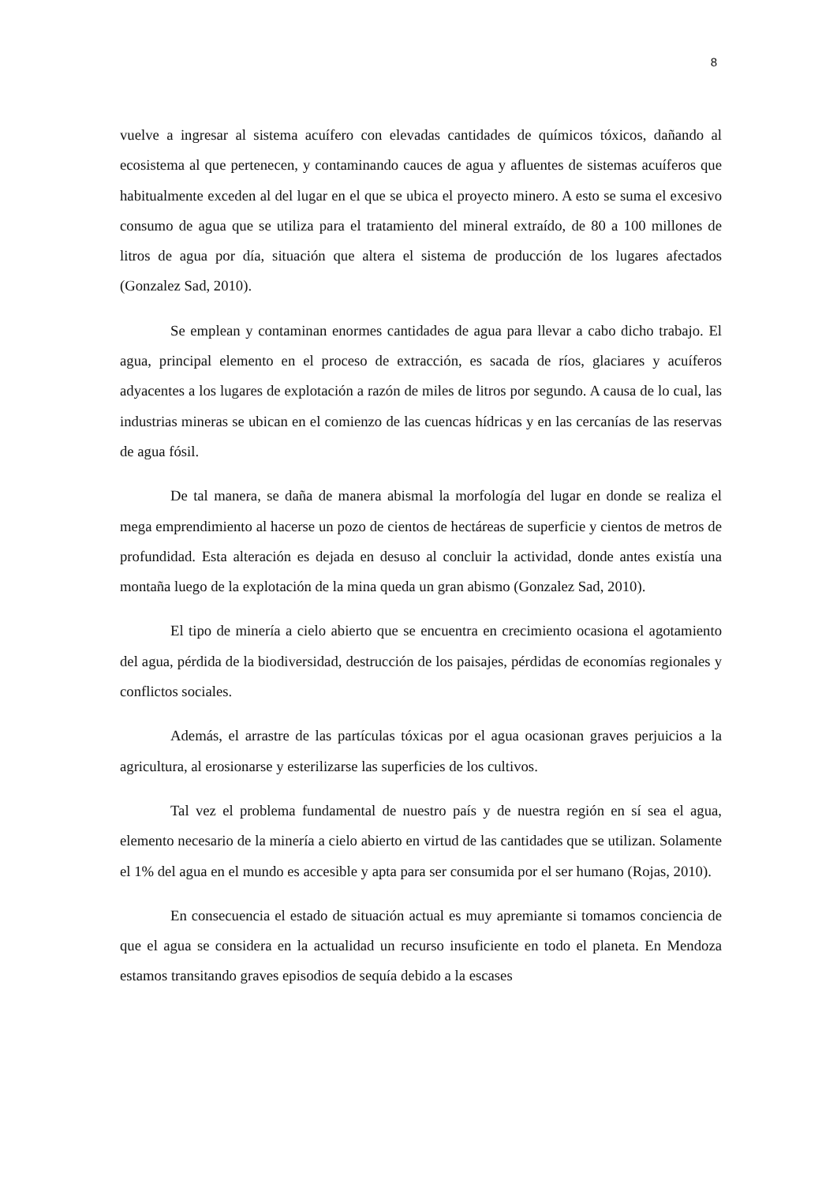8
vuelve a ingresar al sistema acuífero con elevadas cantidades de químicos tóxicos, dañando al ecosistema al que pertenecen, y contaminando cauces de agua y afluentes de sistemas acuíferos que habitualmente exceden al del lugar en el que se ubica el proyecto minero. A esto se suma el excesivo consumo de agua que se utiliza para el tratamiento del mineral extraído, de 80 a 100 millones de litros de agua por día, situación que altera el sistema de producción de los lugares afectados (Gonzalez Sad, 2010).
Se emplean y contaminan enormes cantidades de agua para llevar a cabo dicho trabajo. El agua, principal elemento en el proceso de extracción, es sacada de ríos, glaciares y acuíferos adyacentes a los lugares de explotación a razón de miles de litros por segundo. A causa de lo cual, las industrias mineras se ubican en el comienzo de las cuencas hídricas y en las cercanías de las reservas de agua fósil.
De tal manera, se daña de manera abismal la morfología del lugar en donde se realiza el mega emprendimiento al hacerse un pozo de cientos de hectáreas de superficie y cientos de metros de profundidad. Esta alteración es dejada en desuso al concluir la actividad, donde antes existía una montaña luego de la explotación de la mina queda un gran abismo (Gonzalez Sad, 2010).
El tipo de minería a cielo abierto que se encuentra en crecimiento ocasiona el agotamiento del agua, pérdida de la biodiversidad, destrucción de los paisajes, pérdidas de economías regionales y conflictos sociales.
Además, el arrastre de las partículas tóxicas por el agua ocasionan graves perjuicios a la agricultura, al erosionarse y esterilizarse las superficies de los cultivos.
Tal vez el problema fundamental de nuestro país y de nuestra región en sí sea el agua, elemento necesario de la minería a cielo abierto en virtud de las cantidades que se utilizan. Solamente el 1% del agua en el mundo es accesible y apta para ser consumida por el ser humano (Rojas, 2010).
En consecuencia el estado de situación actual es muy apremiante si tomamos conciencia de que el agua se considera en la actualidad un recurso insuficiente en todo el planeta. En Mendoza estamos transitando graves episodios de sequía debido a la escases